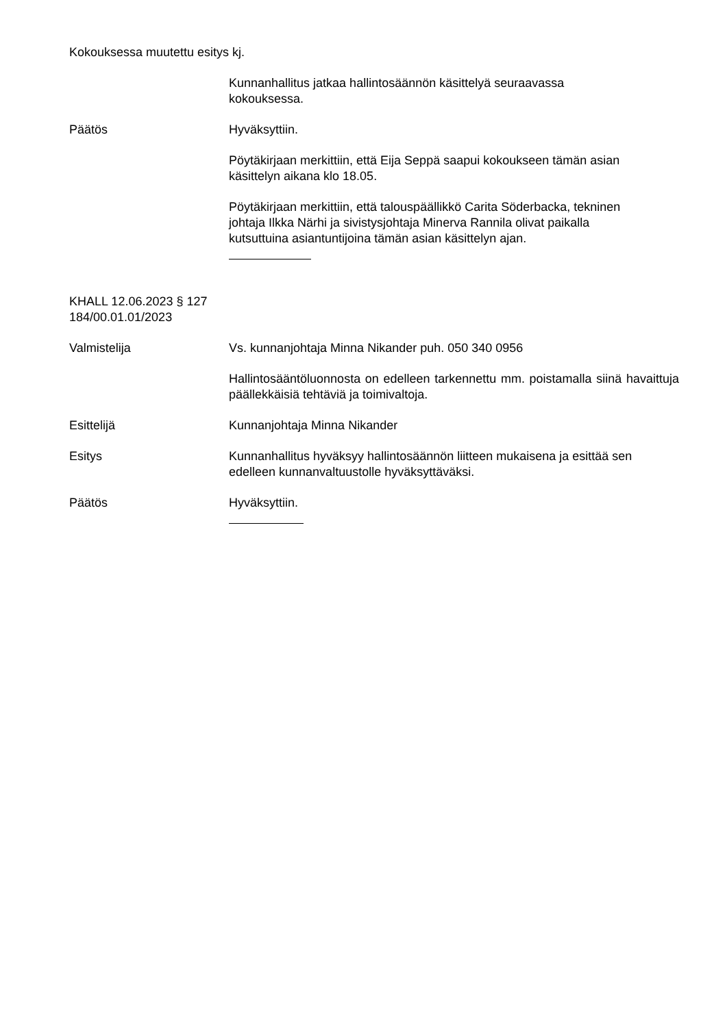Kokouksessa muutettu esitys kj.
Kunnanhallitus jatkaa hallintosäännön käsittelyä seuraavassa
kokouksessa.
Päätös Hyväksyttiin.
Pöytäkirjaan merkittiin, että Eija Seppä saapui kokoukseen tämän asian
käsittelyn aikana klo 18.05.
Pöytäkirjaan merkittiin, että talouspäällikkö Carita Söderbacka, tekninen
johtaja Ilkka Närhi ja sivistysjohtaja Minerva Rannila olivat paikalla
kutsuttuina asiantuntijoina tämän asian käsittelyn ajan.
KHALL 12.06.2023 § 127
184/00.01.01/2023
Valmistelija Vs. kunnanjohtaja Minna Nikander puh. 050 340 0956
Hallintosääntöluonnosta on edelleen tarkennettu mm. poistamalla siinä havaittuja päällekkäisiä tehtäviä ja toimivaltoja.
Esittelijä Kunnanjohtaja Minna Nikander
Esitys Kunnanhallitus hyväksyy hallintosäännön liitteen mukaisena ja esittää sen
edelleen kunnanvaltuustolle hyväksyttäväksi.
Päätös Hyväksyttiin.